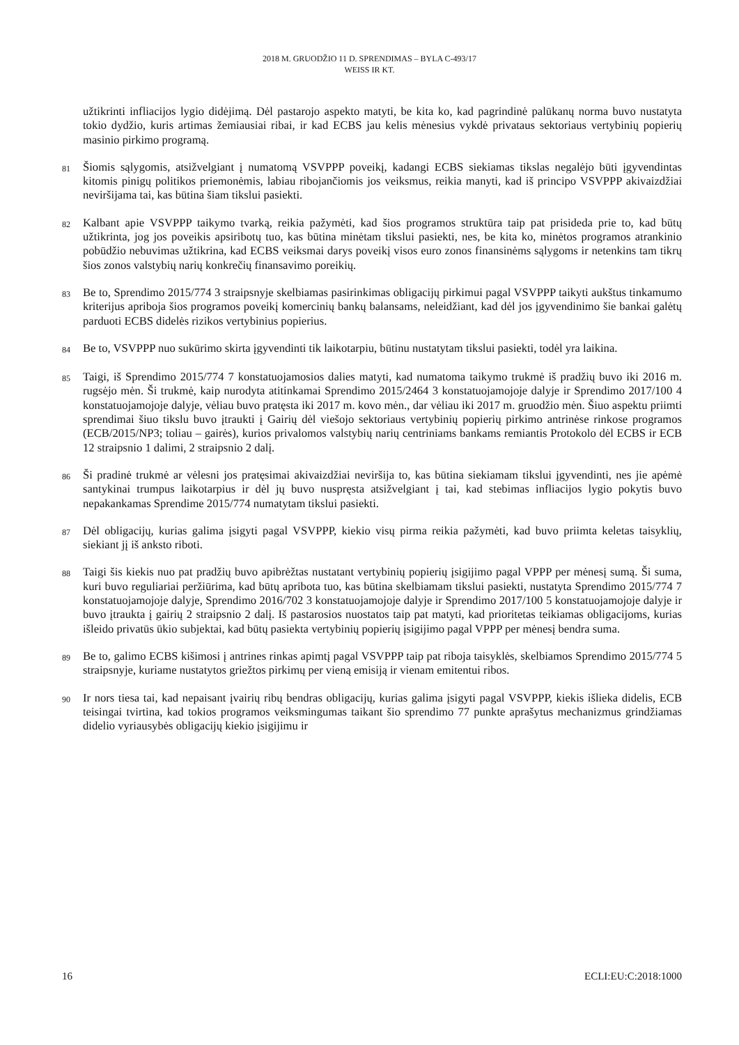2018 M. GRUODŽIO 11 D. SPRENDIMAS – BYLA C-493/17
WEISS IR KT.
užtikrinti infliacijos lygio didėjimą. Dėl pastarojo aspekto matyti, be kita ko, kad pagrindinė palūkanų norma buvo nustatyta tokio dydžio, kuris artimas žemiausiai ribai, ir kad ECBS jau kelis mėnesius vykdė privataus sektoriaus vertybinių popierių masinio pirkimo programą.
81
Šiomis sąlygomis, atsižvelgiant į numatomą VSVPPP poveikį, kadangi ECBS siekiamas tikslas negalėjo būti įgyvendintas kitomis pinigų politikos priemonėmis, labiau ribojančiomis jos veiksmus, reikia manyti, kad iš principo VSVPPP akivaizdžiai neviršijama tai, kas būtina šiam tikslui pasiekti.
82
Kalbant apie VSVPPP taikymo tvarką, reikia pažymėti, kad šios programos struktūra taip pat prisideda prie to, kad būtų užtikrinta, jog jos poveikis apsiribotų tuo, kas būtina minėtam tikslui pasiekti, nes, be kita ko, minėtos programos atrankinio pobūdžio nebuvimas užtikrina, kad ECBS veiksmai darys poveikį visos euro zonos finansinėms sąlygoms ir netenkins tam tikrų šios zonos valstybių narių konkrečių finansavimo poreikių.
83
Be to, Sprendimo 2015/774 3 straipsnyje skelbiamas pasirinkimas obligacijų pirkimui pagal VSVPPP taikyti aukštus tinkamumo kriterijus apriboja šios programos poveikį komercinių bankų balansams, neleidžiant, kad dėl jos įgyvendinimo šie bankai galėtų parduoti ECBS didelės rizikos vertybinius popierius.
84
Be to, VSVPPP nuo sukūrimo skirta įgyvendinti tik laikotarpiu, būtinu nustatytam tikslui pasiekti, todėl yra laikina.
85
Taigi, iš Sprendimo 2015/774 7 konstatuojamosios dalies matyti, kad numatoma taikymo trukmė iš pradžių buvo iki 2016 m. rugsėjo mėn. Ši trukmė, kaip nurodyta atitinkamai Sprendimo 2015/2464 3 konstatuojamojoje dalyje ir Sprendimo 2017/100 4 konstatuojamojoje dalyje, vėliau buvo pratęsta iki 2017 m. kovo mėn., dar vėliau iki 2017 m. gruodžio mėn. Šiuo aspektu priimti sprendimai šiuo tikslu buvo įtraukti į Gairių dėl viešojo sektoriaus vertybinių popierių pirkimo antrinėse rinkose programos (ECB/2015/NP3; toliau – gairės), kurios privalomos valstybių narių centriniams bankams remiantis Protokolo dėl ECBS ir ECB 12 straipsnio 1 dalimi, 2 straipsnio 2 dalį.
86
Ši pradinė trukmė ar vėlesni jos pratęsimai akivaizdžiai neviršija to, kas būtina siekiamam tikslui įgyvendinti, nes jie apėmė santykinai trumpus laikotarpius ir dėl jų buvo nuspręsta atsižvelgiant į tai, kad stebimas infliacijos lygio pokytis buvo nepakankamas Sprendime 2015/774 numatytam tikslui pasiekti.
87
Dėl obligacijų, kurias galima įsigyti pagal VSVPPP, kiekio visų pirma reikia pažymėti, kad buvo priimta keletas taisyklių, siekiant jį iš anksto riboti.
88
Taigi šis kiekis nuo pat pradžių buvo apibrėžtas nustatant vertybinių popierių įsigijimo pagal VPPP per mėnesį sumą. Ši suma, kuri buvo reguliariai peržiūrima, kad būtų apribota tuo, kas būtina skelbiamam tikslui pasiekti, nustatyta Sprendimo 2015/774 7 konstatuojamojoje dalyje, Sprendimo 2016/702 3 konstatuojamojoje dalyje ir Sprendimo 2017/100 5 konstatuojamojoje dalyje ir buvo įtraukta į gairių 2 straipsnio 2 dalį. Iš pastarosios nuostatos taip pat matyti, kad prioritetas teikiamas obligacijoms, kurias išleido privatūs ūkio subjektai, kad būtų pasiekta vertybinių popierių įsigijimo pagal VPPP per mėnesį bendra suma.
89
Be to, galimo ECBS kišimosi į antrines rinkas apimtį pagal VSVPPP taip pat riboja taisyklės, skelbiamos Sprendimo 2015/774 5 straipsnyje, kuriame nustatytos griežtos pirkimų per vieną emisiją ir vienam emitentui ribos.
90
Ir nors tiesa tai, kad nepaisant įvairių ribų bendras obligacijų, kurias galima įsigyti pagal VSVPPP, kiekis išlieka didelis, ECB teisingai tvirtina, kad tokios programos veiksmingumas taikant šio sprendimo 77 punkte aprašytus mechanizmus grindžiamas didelio vyriausybės obligacijų kiekio įsigijimu ir
16 ECLI:EU:C:2018:1000